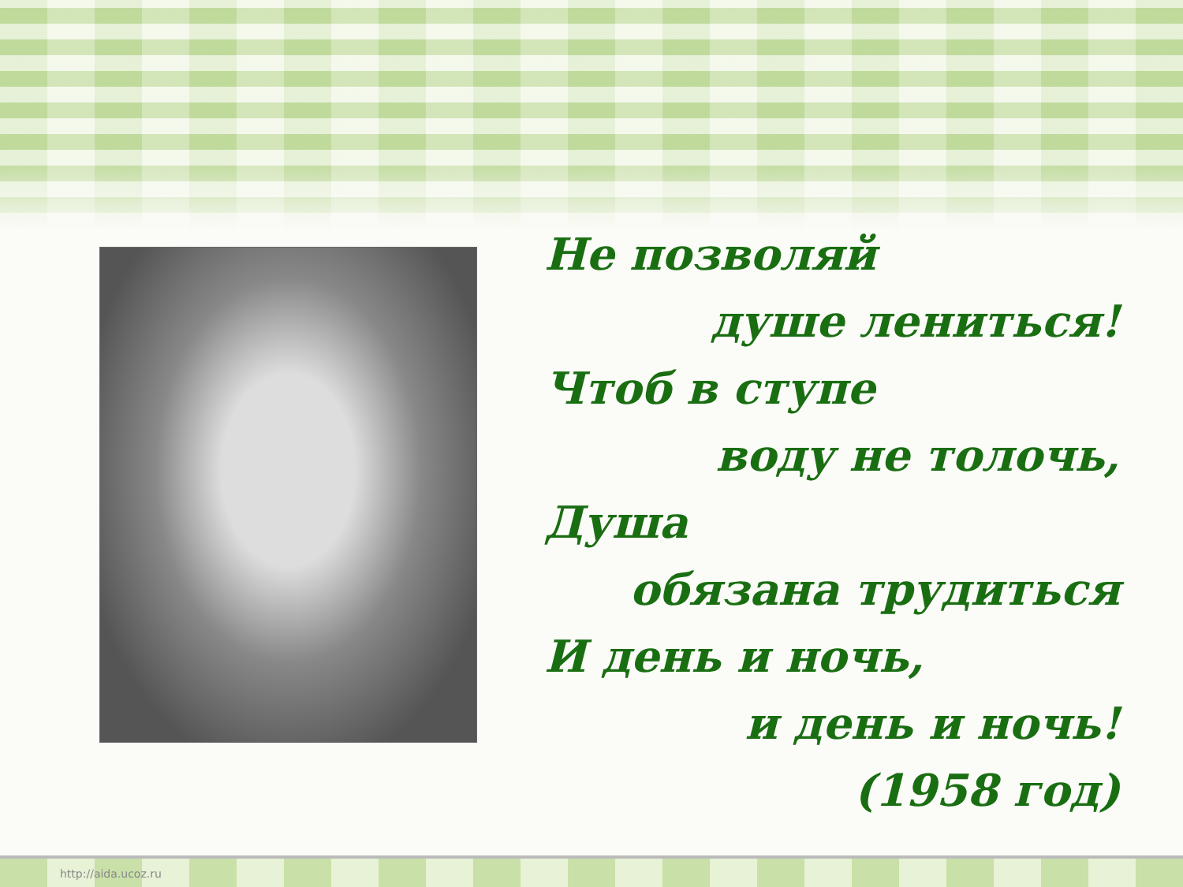Не позволяй
душе лениться!
Чтоб в ступе
воду не толочь,
Душа
обязана трудиться
И день и ночь,
и день и ночь!
(1958 год)
http://aida.ucoz.ru